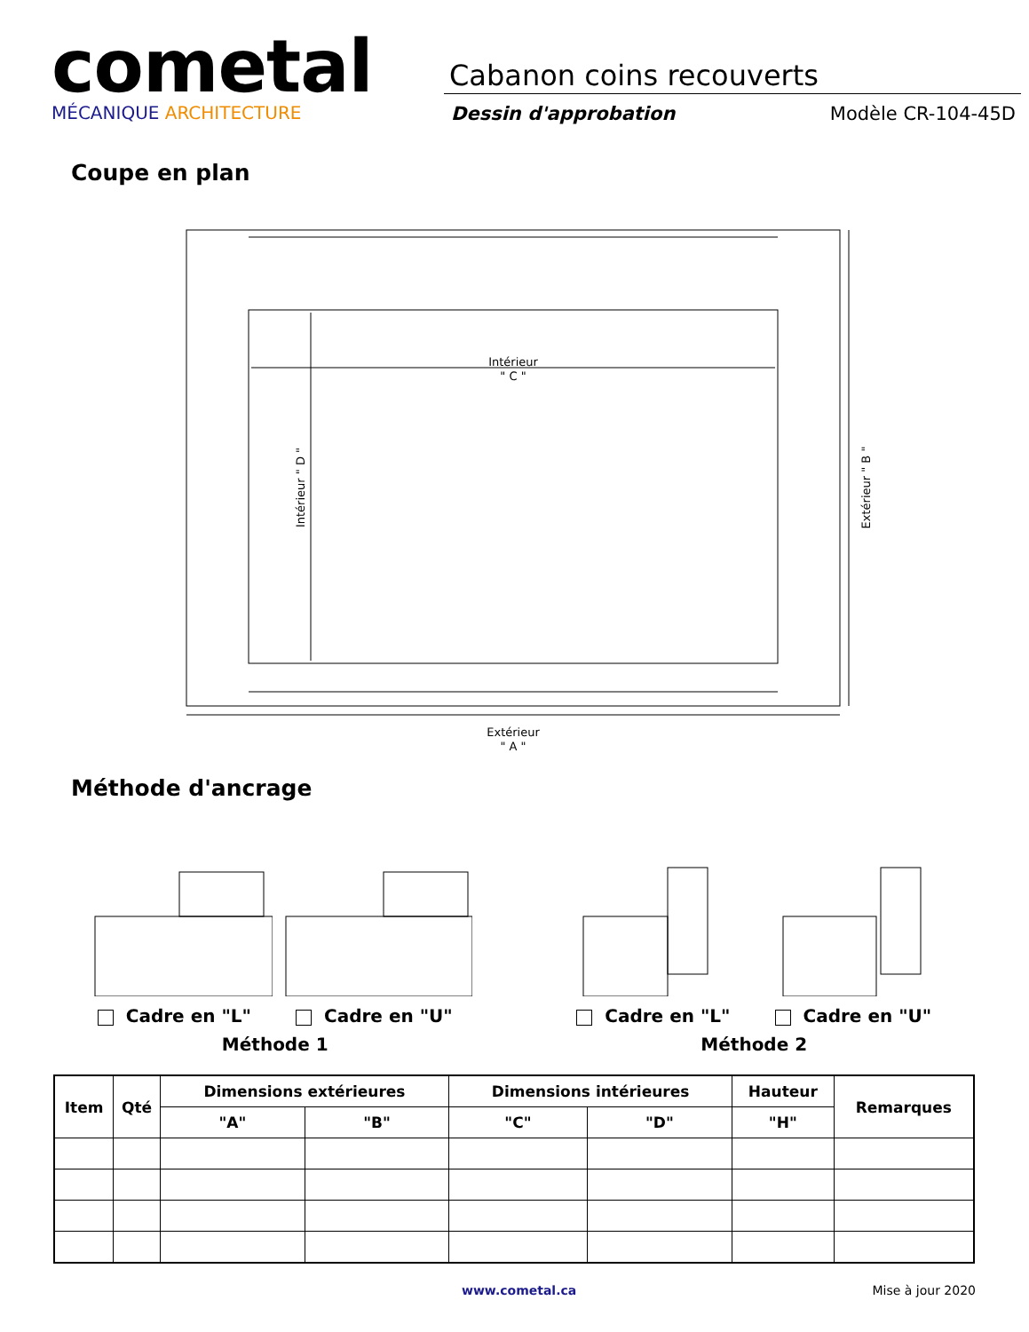cometal
MÉCANIQUE ARCHITECTURE
Cabanon coins recouverts
Dessin d'approbation Modèle CR-104-45D
Coupe en plan
Intérieur
" C "
Extérieur
" A "
Intérieur " D "
Extérieur " B "
Méthode d'ancrage
Cadre en "L" Cadre en "U"
Méthode 1
Cadre en "L" Cadre en "U"
Méthode 2
| Item | Qté | Dimensions extérieures | | Dimensions intérieures | | Hauteur | Remarques |
| --- | --- | --- | --- | --- | --- | --- | --- |
| | | "A" | "B" | "C" | "D" | "H" | |
www.cometal.ca Mise à jour 2020